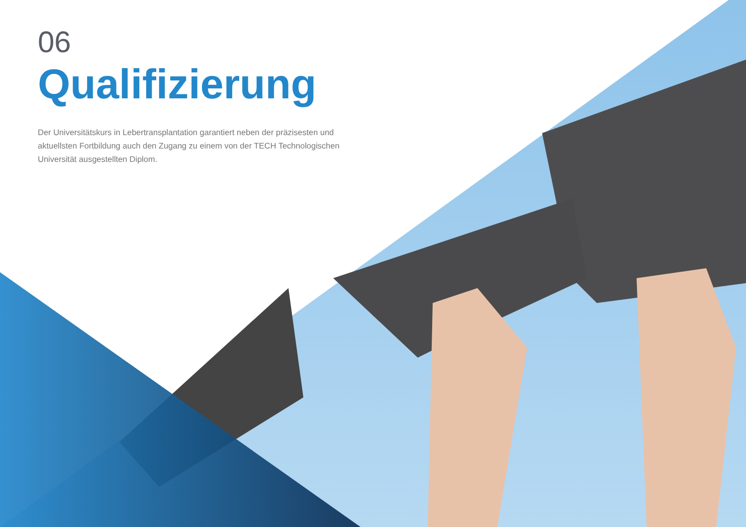06
Qualifizierung
Der Universitätskurs in Lebertransplantation garantiert neben der präzisesten und aktuellsten Fortbildung auch den Zugang zu einem von der TECH Technologischen Universität ausgestellten Diplom.